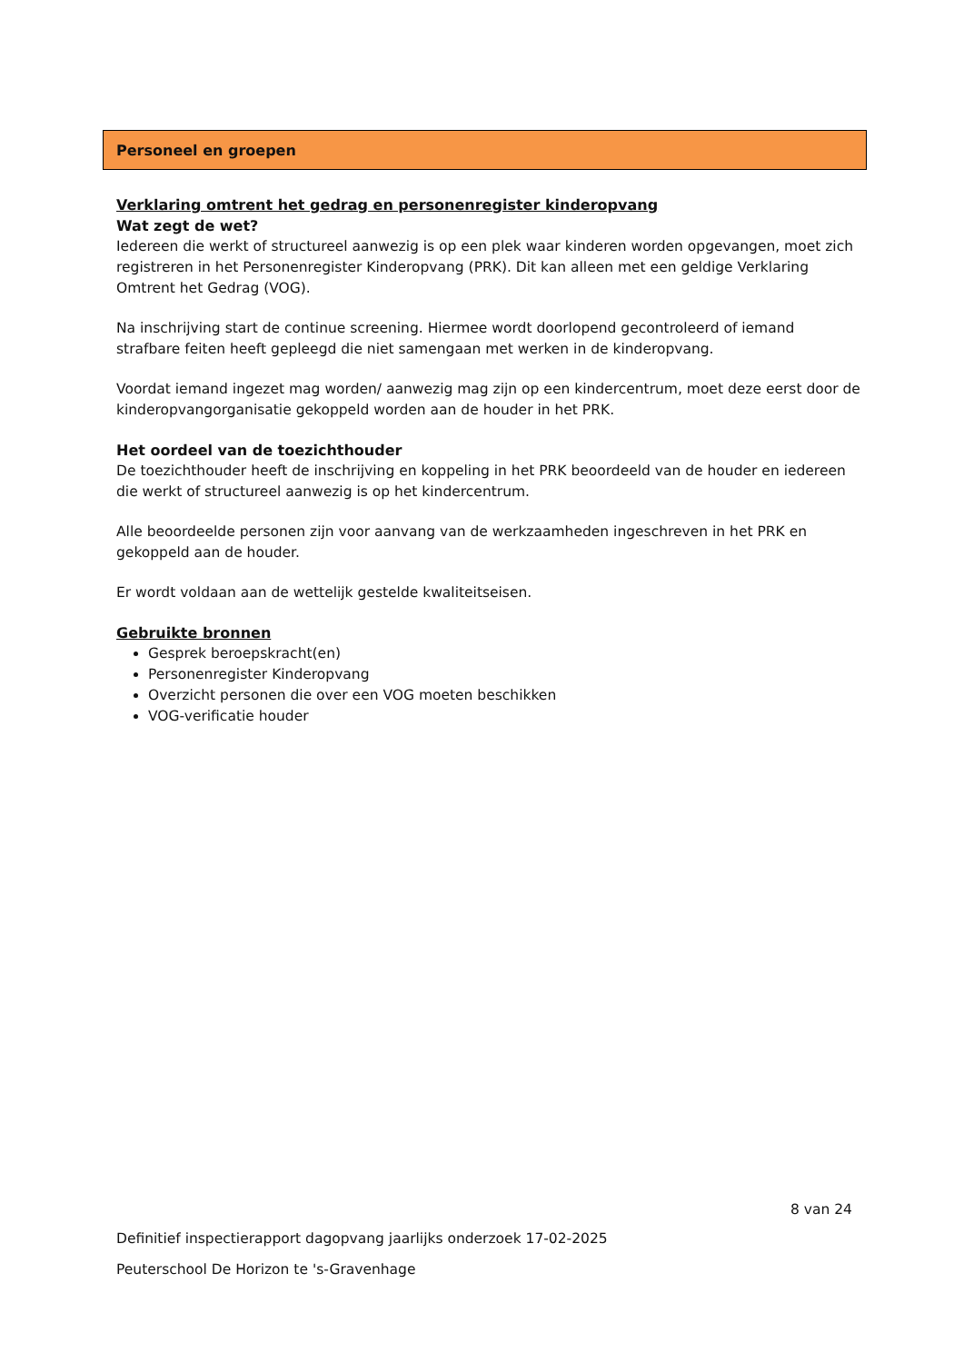Personeel en groepen
Verklaring omtrent het gedrag en personenregister kinderopvang
Wat zegt de wet?
Iedereen die werkt of structureel aanwezig is op een plek waar kinderen worden opgevangen, moet zich registreren in het Personenregister Kinderopvang (PRK). Dit kan alleen met een geldige Verklaring Omtrent het Gedrag (VOG).
Na inschrijving start de continue screening. Hiermee wordt doorlopend gecontroleerd of iemand strafbare feiten heeft gepleegd die niet samengaan met werken in de kinderopvang.
Voordat iemand ingezet mag worden/ aanwezig mag zijn op een kindercentrum, moet deze eerst door de kinderopvangorganisatie gekoppeld worden aan de houder in het PRK.
Het oordeel van de toezichthouder
De toezichthouder heeft de inschrijving en koppeling in het PRK beoordeeld van de houder en iedereen die werkt of structureel aanwezig is op het kindercentrum.
Alle beoordeelde personen zijn voor aanvang van de werkzaamheden ingeschreven in het PRK en gekoppeld aan de houder.
Er wordt voldaan aan de wettelijk gestelde kwaliteitseisen.
Gebruikte bronnen
Gesprek beroepskracht(en)
Personenregister Kinderopvang
Overzicht personen die over een VOG moeten beschikken
VOG-verificatie houder
8 van 24
Definitief inspectierapport dagopvang jaarlijks onderzoek 17-02-2025
Peuterschool De Horizon te 's-Gravenhage